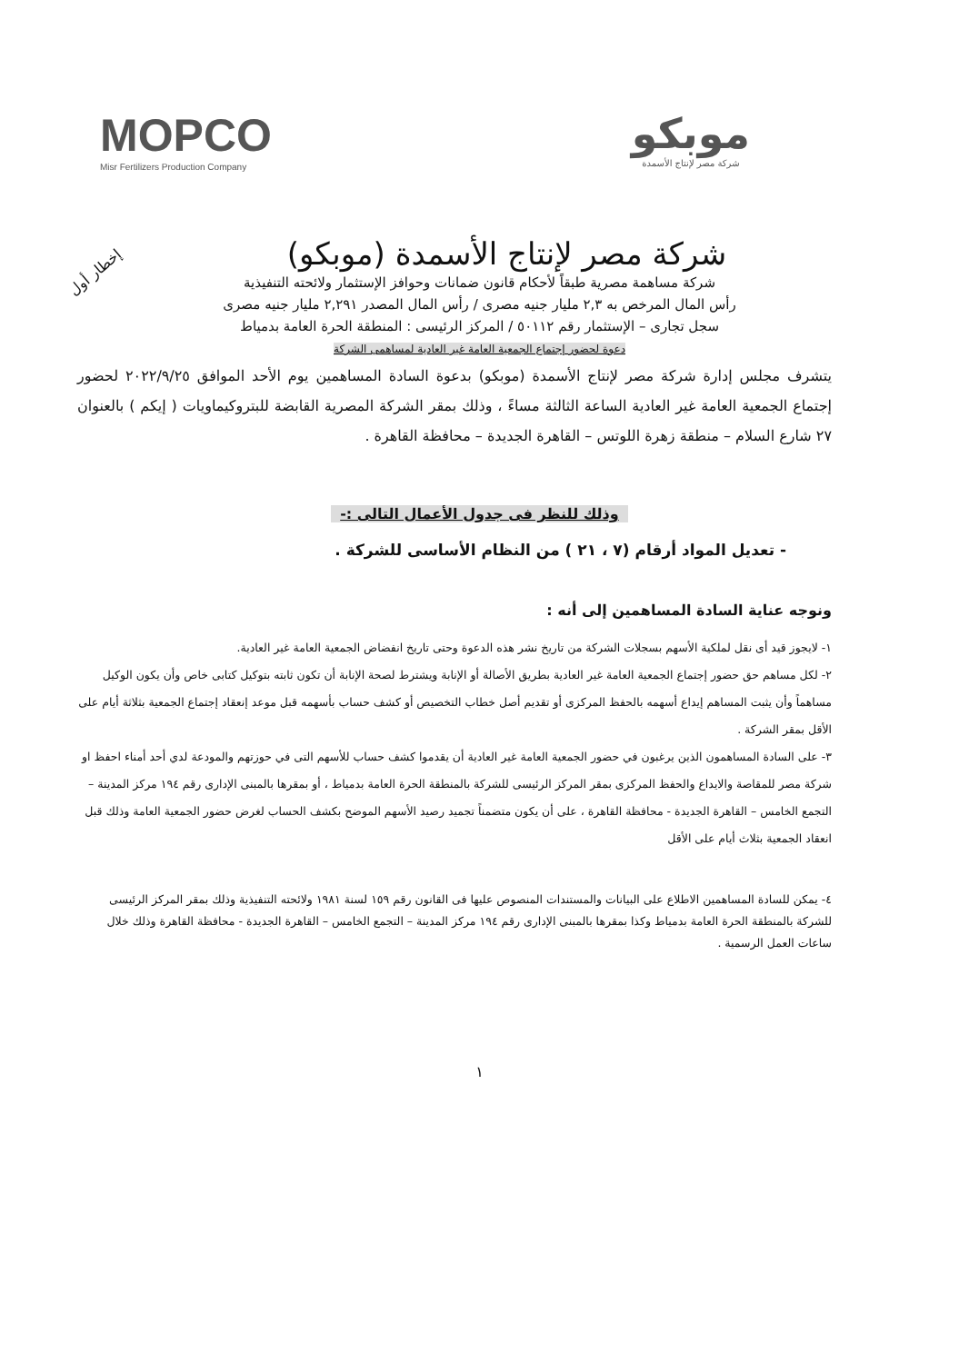MOPCO
Misr Fertilizers Production Company
موبكو
شركة مصر لإنتاج الأسمدة
إخطار أول
شركة مصر لإنتاج الأسمدة (موبكو)
شركة مساهمة مصرية طبقاً لأحكام قانون ضمانات وحوافز الإستثمار ولائحته التنفيذية
رأس المال المرخص به ٢,٣ مليار جنيه مصرى / رأس المال المصدر ٢,٢٩١ مليار جنيه مصرى
سجل تجارى – الإستثمار رقم ٥٠١١٢ / المركز الرئيسى : المنطقة الحرة العامة بدمياط
دعوة لحضور إجتماع الجمعية العامة غير العادية لمساهمى الشركة
يتشرف مجلس إدارة شركة مصر لإنتاج الأسمدة (موبكو) بدعوة السادة المساهمين يوم الأحد الموافق ٢٠٢٢/٩/٢٥ لحضور إجتماع الجمعية العامة غير العادية الساعة الثالثة مساءً ، وذلك بمقر الشركة المصرية القابضة للبتروكيماويات ( إيكم ) بالعنوان ٢٧ شارع السلام – منطقة زهرة اللوتس – القاهرة الجديدة – محافظة القاهرة .
وذلك للنظر فى جدول الأعمال التالى :-
- تعديل المواد أرقام (٧ ، ٢١ ) من النظام الأساسى للشركة .
ونوجه عناية السادة المساهمين إلى أنه :
١- لايجوز قيد أى نقل لملكية الأسهم بسجلات الشركة من تاريخ نشر هذه الدعوة وحتى تاريخ انفضاض الجمعية العامة غير العادية.
٢- لكل مساهم حق حضور إجتماع الجمعية العامة غير العادية بطريق الأصالة أو الإنابة ويشترط لصحة الإنابة أن تكون ثابته بتوكيل كتابى خاص وأن يكون الوكيل مساهماً وأن يثبت المساهم إيداع أسهمه بالحفظ المركزى أو تقديم أصل خطاب التخصيص أو كشف حساب بأسهمه قبل موعد إنعقاد إجتماع الجمعية بثلاثة أيام على الأقل بمقر الشركة .
٣- على السادة المساهمون الذين يرغبون في حضور الجمعية العامة غير العادية أن يقدموا كشف حساب للأسهم التى في حوزتهم والمودعة لدي أحد أمناء احفظ او شركة مصر للمقاصة والايداع والحفظ المركزى بمقر المركز الرئيسى للشركة بالمنطقة الحرة العامة بدمياط ، أو بمقرها بالمبنى الإدارى رقم ١٩٤ مركز المدينة – التجمع الخامس – القاهرة الجديدة - محافظة القاهرة ، على أن يكون متضمناً تجميد رصيد الأسهم الموضح بكشف الحساب لغرض حضور الجمعية العامة وذلك قبل انعقاد الجمعية بثلاث أيام على الأقل
٤- يمكن للسادة المساهمين الاطلاع على البيانات والمستندات المنصوص عليها فى القانون رقم ١٥٩ لسنة ١٩٨١ ولائحته التنفيذية وذلك بمقر المركز الرئيسى للشركة بالمنطقة الحرة العامة بدمياط وكذا بمقرها بالمبنى الإدارى رقم ١٩٤ مركز المدينة – التجمع الخامس – القاهرة الجديدة - محافظة القاهرة وذلك خلال ساعات العمل الرسمية .
١